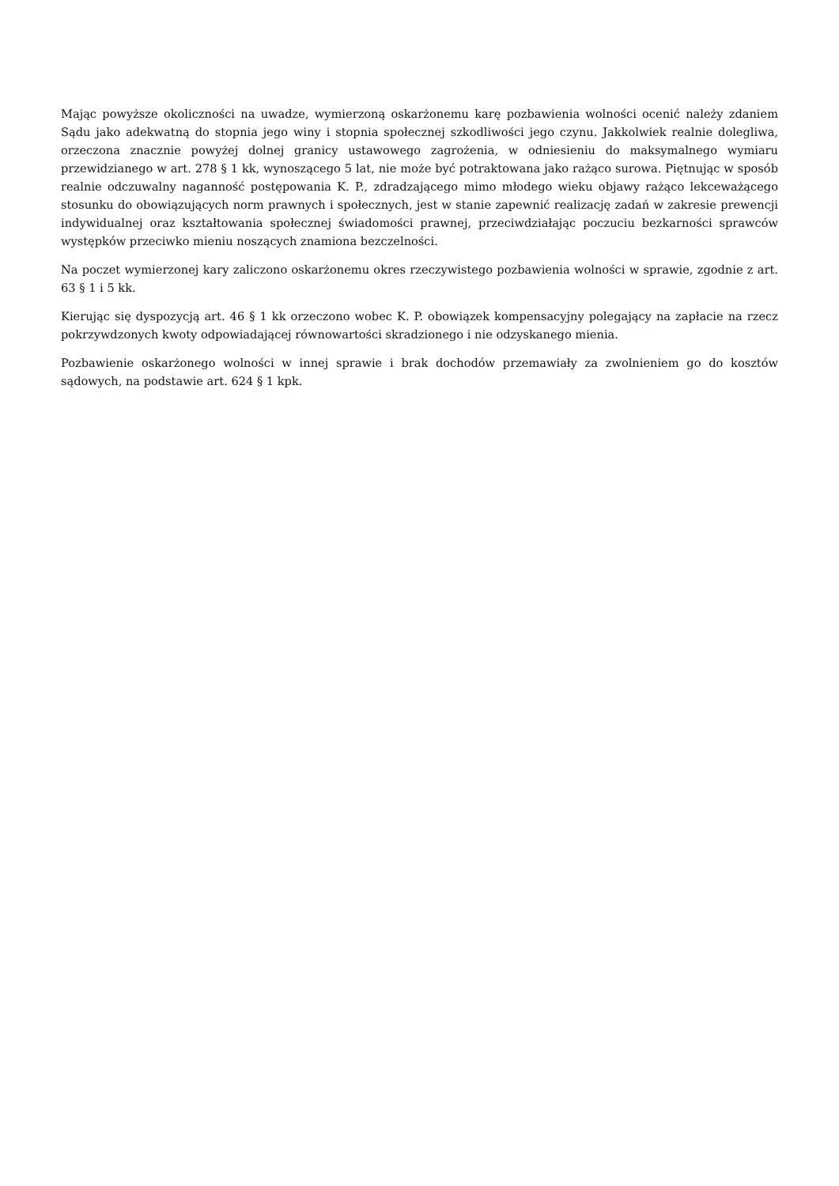Mając powyższe okoliczności na uwadze, wymierzoną oskarżonemu karę pozbawienia wolności ocenić należy zdaniem Sądu jako adekwatną do stopnia jego winy i stopnia społecznej szkodliwości jego czynu. Jakkolwiek realnie dolegliwa, orzeczona znacznie powyżej dolnej granicy ustawowego zagrożenia, w odniesieniu do maksymalnego wymiaru przewidzianego w art. 278 § 1 kk, wynoszącego 5 lat, nie może być potraktowana jako rażąco surowa. Piętnując w sposób realnie odczuwalny naganność postępowania K. P., zdradzającego mimo młodego wieku objawy rażąco lekceważącego stosunku do obowiązujących norm prawnych i społecznych, jest w stanie zapewnić realizację zadań w zakresie prewencji indywidualnej oraz kształtowania społecznej świadomości prawnej, przeciwdziałając poczuciu bezkarności sprawców występków przeciwko mieniu noszących znamiona bezczelności.
Na poczet wymierzonej kary zaliczono oskarżonemu okres rzeczywistego pozbawienia wolności w sprawie, zgodnie z art. 63 § 1 i 5 kk.
Kierując się dyspozycją art. 46 § 1 kk orzeczono wobec K. P. obowiązek kompensacyjny polegający na zapłacie na rzecz pokrzywdzonych kwoty odpowiadającej równowartości skradzionego i nie odzyskanego mienia.
Pozbawienie oskarżonego wolności w innej sprawie i brak dochodów przemawiały za zwolnieniem go do kosztów sądowych, na podstawie art. 624 § 1 kpk.